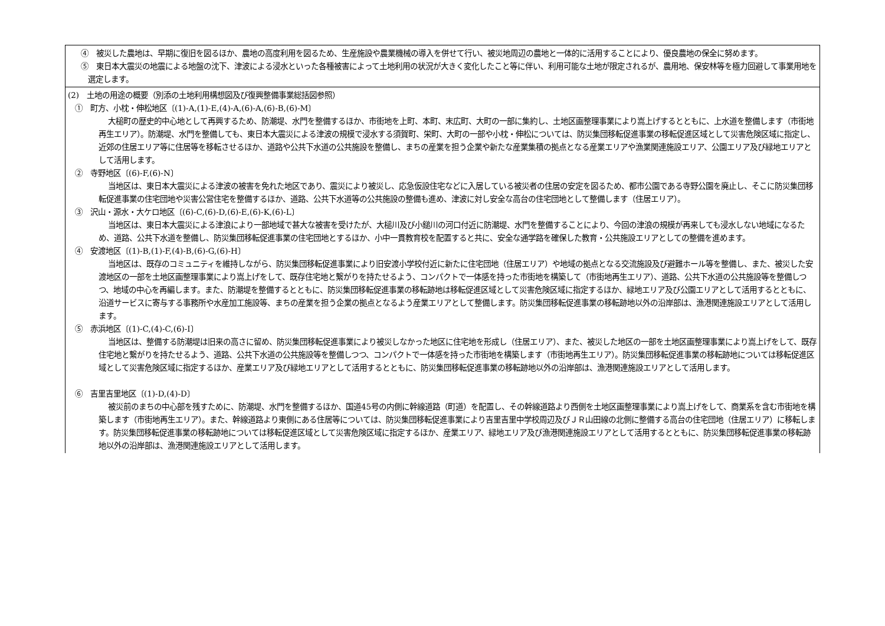| ④ 被災した農地は、早期に復旧を図るほか、農地の高度利用を図るため、生産施設や農業機械の導入を併せて行い、被災地周辺の農地と一体的に活用することにより、優良農地の保全に努めます。 ⑤ 東日本大震災の地震による地盤の沈下、津波による浸水といった各種被害によって土地利用の状況が大きく変化したこと等に伴い、利用可能な土地が限定されるが、農用地、保安林等を極力回避して事業用地を選定します。 |
| (2) 土地の用途の概要（別添の土地利用構想図及び復興整備事業総括図参照） ① 町方、小枕・伸松地区〔(1)-A,(1)-E,(4)-A,(6)-A,(6)-B,(6)-M〕 大槌町の歴史的中心地として再興するため、防潮堤、水門を整備するほか、市街地を上町、本町、末広町、大町の一部に集約し、土地区画整理事業により嵩上げするとともに、上水道を整備します（市街地再生エリア）。防潮堤、水門を整備しても、東日本大震災による津波の規模で浸水する須賀町、栄町、大町の一部や小枕・伸松については、防災集団移転促進事業の移転促進区域として災害危険区域に指定し、近郊の住居エリア等に住居等を移転させるほか、道路や公共下水道の公共施設を整備し、まちの産業を担う企業や新たな産業集積の拠点となる産業エリアや漁業関連施設エリア、公園エリア及び緑地エリアとして活用します。 ② 寺野地区〔(6)-F,(6)-N〕 当地区は、東日本大震災による津波の被害を免れた地区であり、震災により被災し、応急仮設住宅などに入居している被災者の住居の安定を図るため、都市公園である寺野公園を廃止し、そこに防災集団移転促進事業の住宅団地や災害公営住宅を整備するほか、道路、公共下水道等の公共施設の整備も進め、津波に対し安全な高台の住宅団地として整備します（住居エリア）。 ③ 沢山・源水・大ケロ地区〔(6)-C,(6)-D,(6)-E,(6)-K,(6)-L〕 当地区は、東日本大震災による津浪により一部地域で甚大な被害を受けたが、大槌川及び小鎚川の河口付近に防潮堤、水門を整備することにより、今回の津浪の規模が再来しても浸水しない地域になるため、道路、公共下水道を整備し、防災集団移転促進事業の住宅団地とするほか、小中一貫教育校を配置すると共に、安全な通学路を確保した教育・公共施設エリアとしての整備を進めます。 ④ 安渡地区〔(1)-B,(1)-F,(4)-B,(6)-G,(6)-H〕 当地区は、既存のコミュニティを維持しながら、防災集団移転促進事業により旧安渡小学校付近に新たに住宅団地（住居エリア）や地域の拠点となる交流施設及び避難ホール等を整備し、また、被災した安渡地区の一部を土地区画整理事業により嵩上げをして、既存住宅地と繋がりを持たせるよう、コンパクトで一体感を持った市街地を構築して（市街地再生エリア）、道路、公共下水道の公共施設等を整備しつつ、地域の中心を再編します。また、防潮堤を整備するとともに、防災集団移転促進事業の移転跡地は移転促進区域として災害危険区域に指定するほか、緑地エリア及び公園エリアとして活用するとともに、沿道サービスに寄与する事務所や水産加工施設等、まちの産業を担う企業の拠点となるよう産業エリアとして整備します。防災集団移転促進事業の移転跡地以外の沿岸部は、漁港関連施設エリアとして活用します。 ⑤ 赤浜地区〔(1)-C,(4)-C,(6)-I〕 当地区は、整備する防潮堤は旧来の高さに留め、防災集団移転促進事業により被災しなかった地区に住宅地を形成し（住居エリア）、また、被災した地区の一部を土地区画整理事業により嵩上げをして、既存住宅地と繋がりを持たせるよう、道路、公共下水道の公共施設等を整備しつつ、コンパクトで一体感を持った市街地を構築します（市街地再生エリア）。防災集団移転促進事業の移転跡地については移転促進区域として災害危険区域に指定するほか、産業エリア及び緑地エリアとして活用するとともに、防災集団移転促進事業の移転跡地以外の沿岸部は、漁港関連施設エリアとして活用します。 ⑥ 吉里吉里地区〔(1)-D,(4)-D〕 被災前のまちの中心部を残すために、防潮堤、水門を整備するほか、国道45号の内側に幹線道路（町道）を配置し、その幹線道路より西側を土地区画整理事業により嵩上げをして、商業系を含む市街地を構築します（市街地再生エリア）。また、幹線道路より東側にある住居等については、防災集団移転促進事業により吉里吉里中学校周辺及びＪＲ山田線の北側に整備する高台の住宅団地（住居エリア）に移転します。防災集団移転促進事業の移転跡地については移転促進区域として災害危険区域に指定するほか、産業エリア、緑地エリア及び漁港関連施設エリアとして活用するとともに、防災集団移転促進事業の移転跡地以外の沿岸部は、漁港関連施設エリアとして活用します。 |